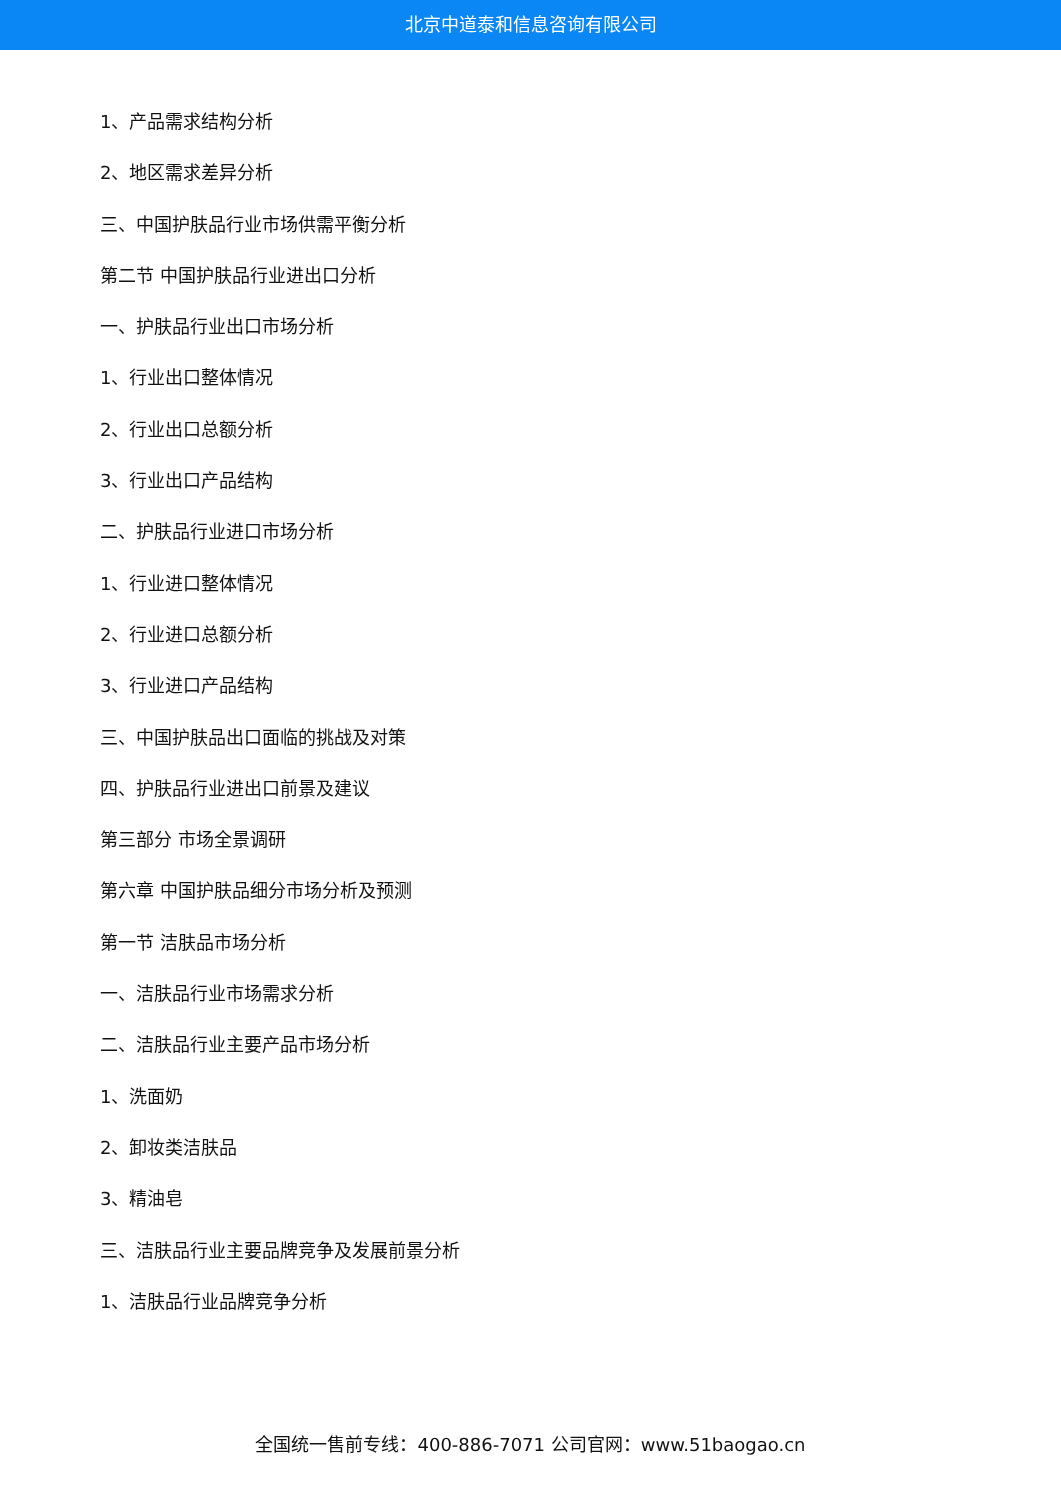北京中道泰和信息咨询有限公司
1、产品需求结构分析
2、地区需求差异分析
三、中国护肤品行业市场供需平衡分析
第二节 中国护肤品行业进出口分析
一、护肤品行业出口市场分析
1、行业出口整体情况
2、行业出口总额分析
3、行业出口产品结构
二、护肤品行业进口市场分析
1、行业进口整体情况
2、行业进口总额分析
3、行业进口产品结构
三、中国护肤品出口面临的挑战及对策
四、护肤品行业进出口前景及建议
第三部分 市场全景调研
第六章 中国护肤品细分市场分析及预测
第一节 洁肤品市场分析
一、洁肤品行业市场需求分析
二、洁肤品行业主要产品市场分析
1、洗面奶
2、卸妆类洁肤品
3、精油皂
三、洁肤品行业主要品牌竞争及发展前景分析
1、洁肤品行业品牌竞争分析
全国统一售前专线：400-886-7071 公司官网：www.51baogao.cn